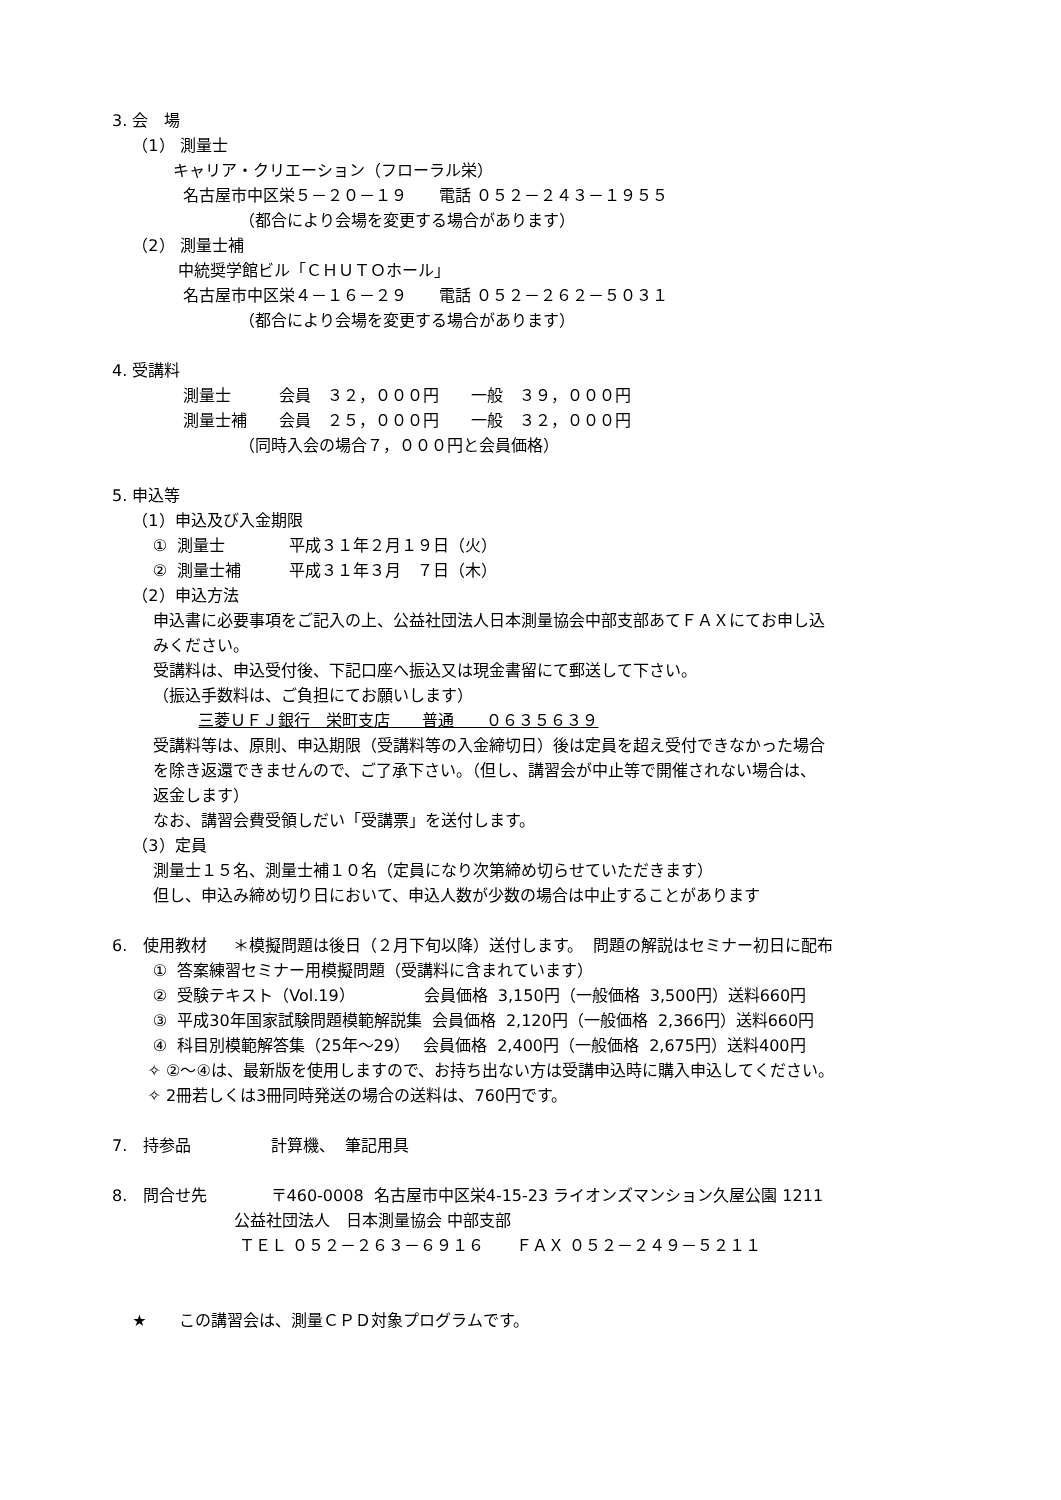3. 会　場
（1） 測量士
キャリア・クリエーション（フローラル栄）
名古屋市中区栄５－２０－１９　　電話 ０５２－２４３－１９５５
（都合により会場を変更する場合があります）
（2） 測量士補
中統奨学館ビル「ＣＨＵＴＯホール」
名古屋市中区栄４－１６－２９　　電話 ０５２－２６２－５０３１
（都合により会場を変更する場合があります）
4. 受講料
測量士　　　会員　３２，０００円　　一般　３９，０００円
測量士補　　会員　２５，０００円　　一般　３２，０００円
（同時入会の場合７，０００円と会員価格）
5. 申込等
（1）申込及び入金期限
① 測量士　　　　平成３１年２月１９日（火）
② 測量士補　　　平成３１年３月　７日（木）
（2）申込方法
申込書に必要事項をご記入の上、公益社団法人日本測量協会中部支部あてＦＡＸにてお申し込
みください。
受講料は、申込受付後、下記口座へ振込又は現金書留にて郵送して下さい。
（振込手数料は、ご負担にてお願いします）
三菱ＵＦＪ銀行　栄町支店　　普通　　０６３５６３９
受講料等は、原則、申込期限（受講料等の入金締切日）後は定員を超え受付できなかった場合
を除き返還できませんので、ご了承下さい。（但し、講習会が中止等で開催されない場合は、
返金します）
なお、講習会費受領しだい「受講票」を送付します。
（3）定員
測量士１５名、測量士補１０名（定員になり次第締め切らせていただきます）
但し、申込み締め切り日において、申込人数が少数の場合は中止することがあります
6. 使用教材　 ＊模擬問題は後日（２月下旬以降）送付します。 問題の解説はセミナー初日に配布
① 答案練習セミナー用模擬問題（受講料に含まれています）
② 受験テキスト（Vol.19）　　　　 会員価格 3,150円（一般価格 3,500円）送料660円
③ 平成30年国家試験問題模範解説集 会員価格 2,120円（一般価格 2,366円）送料660円
④ 科目別模範解答集（25年～29）　 会員価格 2,400円（一般価格 2,675円）送料400円
✧ ②～④は、最新版を使用しますので、お持ち出ない方は受講申込時に購入申込してください。
✧ 2冊若しくは3冊同時発送の場合の送料は、760円です。
7. 持参品　　　　　計算機、 筆記用具
8. 問合せ先　　　　〒460-0008 名古屋市中区栄4-15-23 ライオンズマンション久屋公園 1211
公益社団法人　日本測量協会 中部支部
ＴＥＬ ０５２－２６３－６９１６　　ＦＡＸ ０５２－２４９－５２１１
★　　この講習会は、測量ＣＰＤ対象プログラムです。